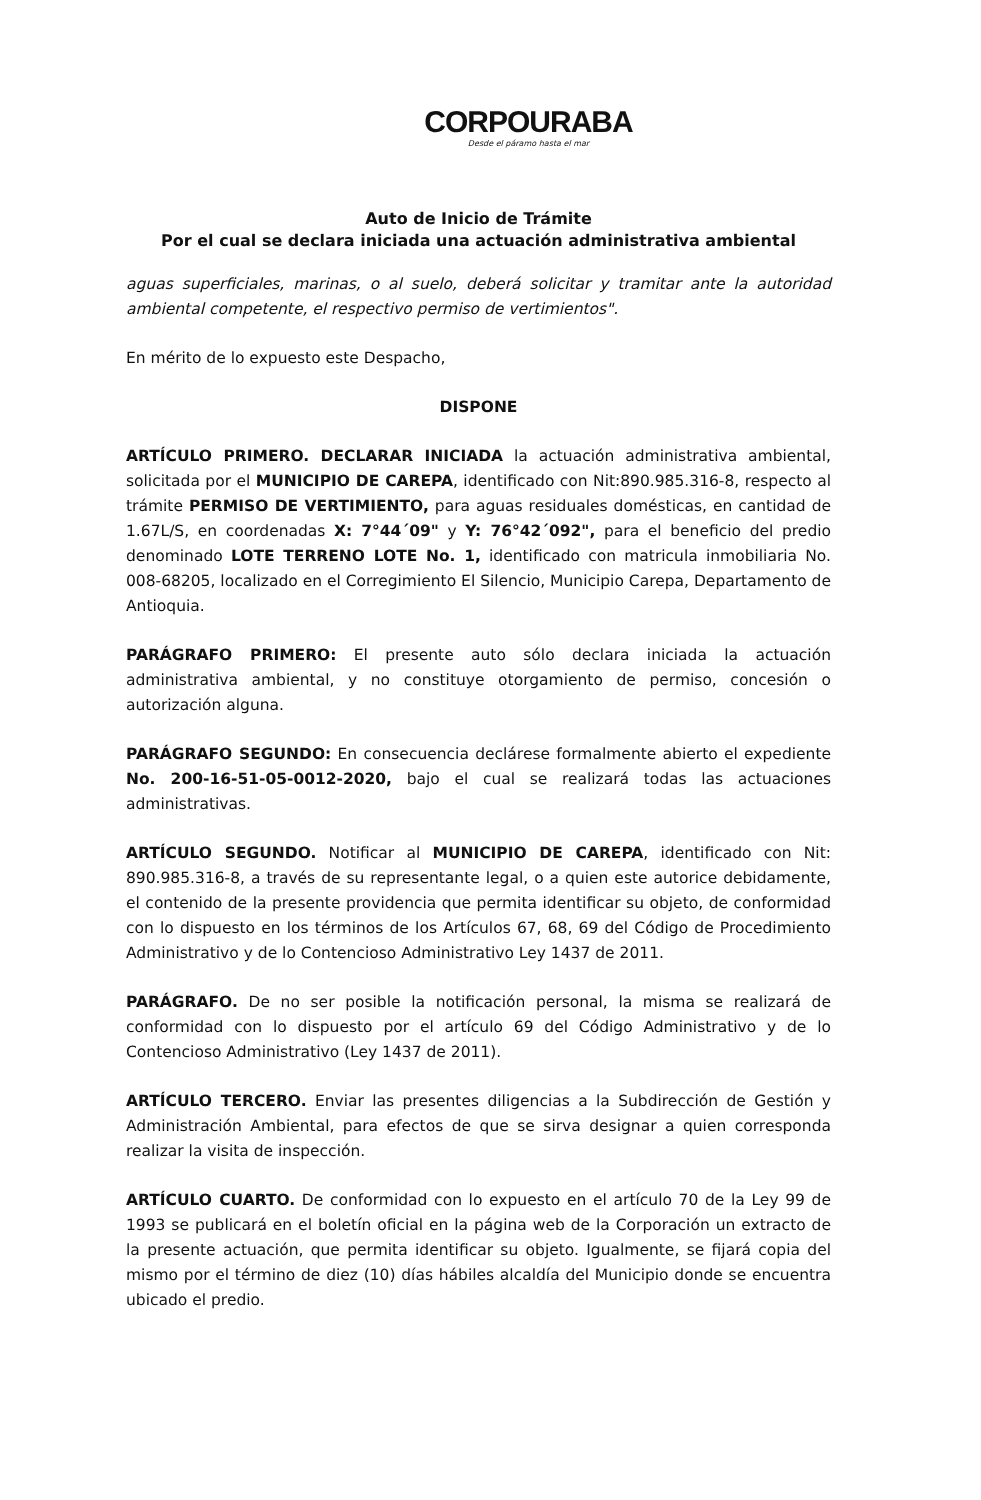CORPOURABA
Desde el páramo hasta el mar
Auto de Inicio de Trámite
Por el cual se declara iniciada una actuación administrativa ambiental
aguas superficiales, marinas, o al suelo, deberá solicitar y tramitar ante la autoridad ambiental competente, el respectivo permiso de vertimientos".
En mérito de lo expuesto este Despacho,
DISPONE
ARTÍCULO PRIMERO. DECLARAR INICIADA la actuación administrativa ambiental, solicitada por el MUNICIPIO DE CAREPA, identificado con Nit:890.985.316-8, respecto al trámite PERMISO DE VERTIMIENTO, para aguas residuales domésticas, en cantidad de 1.67L/S, en coordenadas X: 7°44´09" y Y: 76°42´092", para el beneficio del predio denominado LOTE TERRENO LOTE No. 1, identificado con matricula inmobiliaria No. 008-68205, localizado en el Corregimiento El Silencio, Municipio Carepa, Departamento de Antioquia.
PARÁGRAFO PRIMERO: El presente auto sólo declara iniciada la actuación administrativa ambiental, y no constituye otorgamiento de permiso, concesión o autorización alguna.
PARÁGRAFO SEGUNDO: En consecuencia declárese formalmente abierto el expediente No. 200-16-51-05-0012-2020, bajo el cual se realizará todas las actuaciones administrativas.
ARTÍCULO SEGUNDO. Notificar al MUNICIPIO DE CAREPA, identificado con Nit: 890.985.316-8, a través de su representante legal, o a quien este autorice debidamente, el contenido de la presente providencia que permita identificar su objeto, de conformidad con lo dispuesto en los términos de los Artículos 67, 68, 69 del Código de Procedimiento Administrativo y de lo Contencioso Administrativo Ley 1437 de 2011.
PARÁGRAFO. De no ser posible la notificación personal, la misma se realizará de conformidad con lo dispuesto por el artículo 69 del Código Administrativo y de lo Contencioso Administrativo (Ley 1437 de 2011).
ARTÍCULO TERCERO. Enviar las presentes diligencias a la Subdirección de Gestión y Administración Ambiental, para efectos de que se sirva designar a quien corresponda realizar la visita de inspección.
ARTÍCULO CUARTO. De conformidad con lo expuesto en el artículo 70 de la Ley 99 de 1993 se publicará en el boletín oficial en la página web de la Corporación un extracto de la presente actuación, que permita identificar su objeto. Igualmente, se fijará copia del mismo por el término de diez (10) días hábiles alcaldía del Municipio donde se encuentra ubicado el predio.